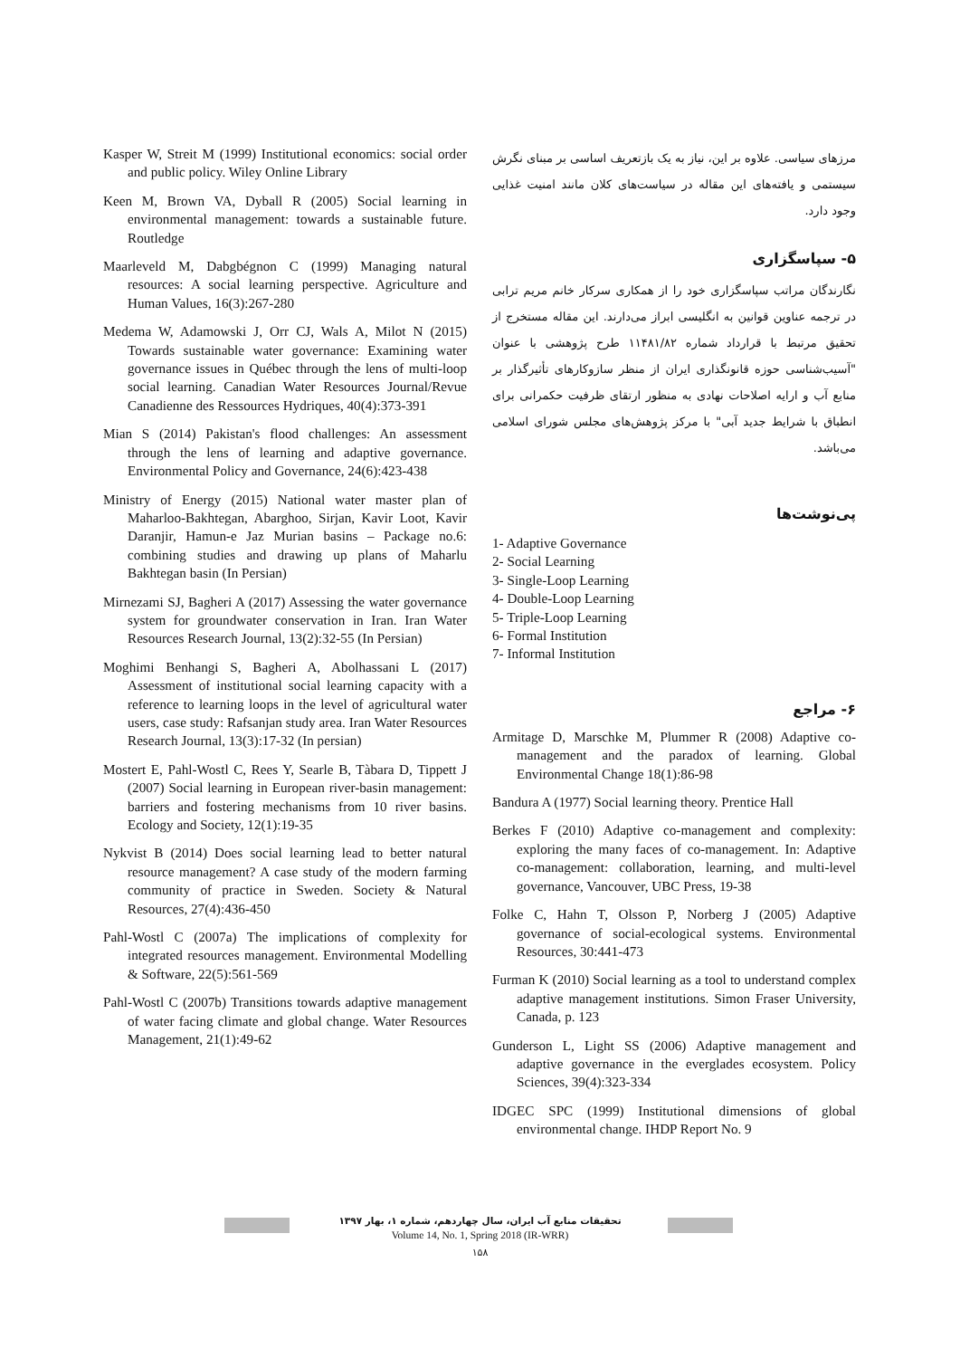مرزهای سیاسی. علاوه بر این، نیاز به یک بازتعریف اساسی بر مبنای نگرش سیستمی و یافته‌های این مقاله در سیاست‌های کلان مانند امنیت غذایی وجود دارد.
۵- سپاسگزاری
نگارندگان مراتب سپاسگزاری خود را از همکاری سرکار خانم مریم ترابی در ترجمه عناوین قوانین به انگلیسی ابراز می‌دارند. این مقاله مستخرج از تحقیق مرتبط با قرارداد شماره ۱۱۴۸۱/۸۲ طرح پژوهشی با عنوان "آسیب‌شناسی حوزه قانونگذاری ایران از منظر سازوکارهای تأثیرگذار بر منابع آب و ارایه اصلاحات نهادی به منظور ارتقای ظرفیت حکمرانی برای انطباق با شرایط جدید آبی" با مرکز پژوهش‌های مجلس شورای اسلامی می‌باشد.
پی‌نوشت‌ها
1- Adaptive Governance
2- Social Learning
3- Single-Loop Learning
4- Double-Loop Learning
5- Triple-Loop Learning
6- Formal Institution
7- Informal Institution
۶- مراجع
Armitage D, Marschke M, Plummer R (2008) Adaptive co-management and the paradox of learning. Global Environmental Change 18(1):86-98
Bandura A (1977) Social learning theory. Prentice Hall
Berkes F (2010) Adaptive co-management and complexity: exploring the many faces of co-management. In: Adaptive co-management: collaboration, learning, and multi-level governance, Vancouver, UBC Press, 19-38
Folke C, Hahn T, Olsson P, Norberg J (2005) Adaptive governance of social-ecological systems. Environmental Resources, 30:441-473
Furman K (2010) Social learning as a tool to understand complex adaptive management institutions. Simon Fraser University, Canada, p. 123
Gunderson L, Light SS (2006) Adaptive management and adaptive governance in the everglades ecosystem. Policy Sciences, 39(4):323-334
IDGEC SPC (1999) Institutional dimensions of global environmental change. IHDP Report No. 9
Kasper W, Streit M (1999) Institutional economics: social order and public policy. Wiley Online Library
Keen M, Brown VA, Dyball R (2005) Social learning in environmental management: towards a sustainable future. Routledge
Maarleveld M, Dabgbégnon C (1999) Managing natural resources: A social learning perspective. Agriculture and Human Values, 16(3):267-280
Medema W, Adamowski J, Orr CJ, Wals A, Milot N (2015) Towards sustainable water governance: Examining water governance issues in Québec through the lens of multi-loop social learning. Canadian Water Resources Journal/Revue Canadienne des Ressources Hydriques, 40(4):373-391
Mian S (2014) Pakistan's flood challenges: An assessment through the lens of learning and adaptive governance. Environmental Policy and Governance, 24(6):423-438
Ministry of Energy (2015) National water master plan of Maharloo-Bakhtegan, Abarghoo, Sirjan, Kavir Loot, Kavir Daranjir, Hamun-e Jaz Murian basins – Package no.6: combining studies and drawing up plans of Maharlu Bakhtegan basin (In Persian)
Mirnezami SJ, Bagheri A (2017) Assessing the water governance system for groundwater conservation in Iran. Iran Water Resources Research Journal, 13(2):32-55 (In Persian)
Moghimi Benhangi S, Bagheri A, Abolhassani L (2017) Assessment of institutional social learning capacity with a reference to learning loops in the level of agricultural water users, case study: Rafsanjan study area. Iran Water Resources Research Journal, 13(3):17-32 (In persian)
Mostert E, Pahl-Wostl C, Rees Y, Searle B, Tàbara D, Tippett J (2007) Social learning in European river-basin management: barriers and fostering mechanisms from 10 river basins. Ecology and Society, 12(1):19-35
Nykvist B (2014) Does social learning lead to better natural resource management? A case study of the modern farming community of practice in Sweden. Society & Natural Resources, 27(4):436-450
Pahl-Wostl C (2007a) The implications of complexity for integrated resources management. Environmental Modelling & Software, 22(5):561-569
Pahl-Wostl C (2007b) Transitions towards adaptive management of water facing climate and global change. Water Resources Management, 21(1):49-62
تحقیقات منابع آب ایران، سال چهاردهم، شماره ۱، بهار ۱۳۹۷
Volume 14, No. 1, Spring 2018 (IR-WRR)
۱۵۸